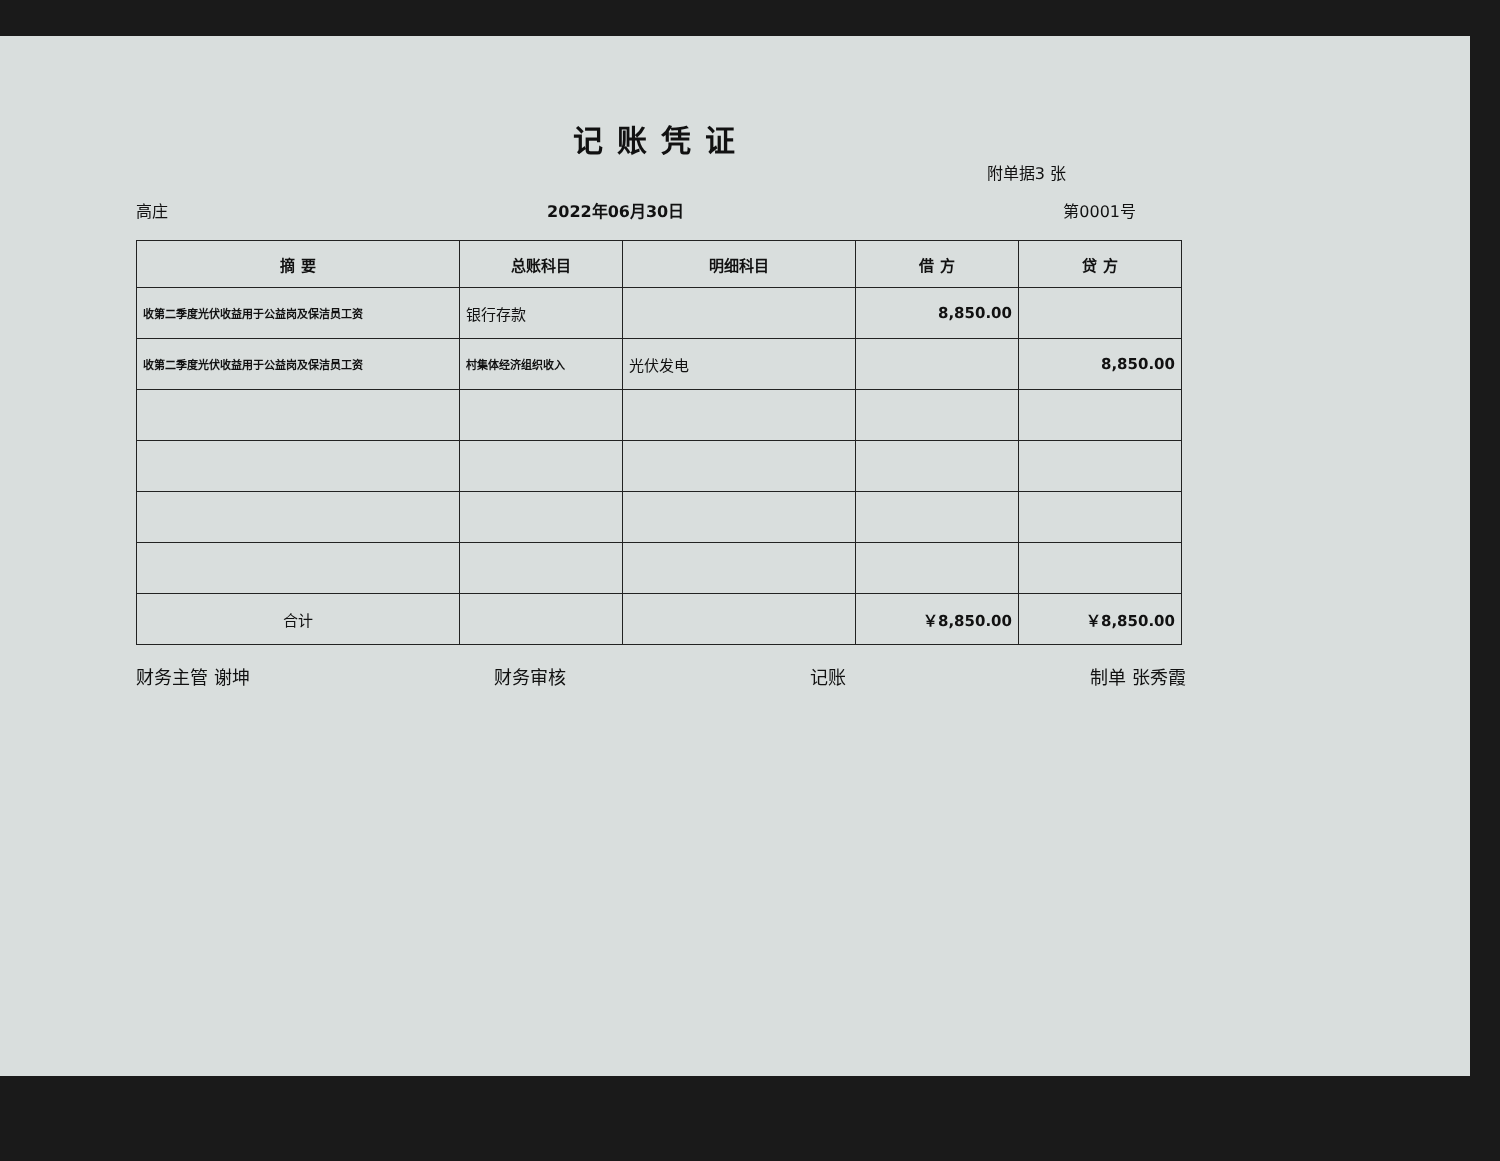记账凭证
附单据3 张
高庄 2022年06月30日 第0001号
| 摘 要 | 总账科目 | 明细科目 | 借 方 | 贷 方 |
| --- | --- | --- | --- | --- |
| 收第二季度光伏收益用于公益岗及保洁员工资 | 银行存款 | | 8,850.00 | |
| 收第二季度光伏收益用于公益岗及保洁员工资 | 村集体经济组织收入 | 光伏发电 | | 8,850.00 |
| 合计 | | | ￥8,850.00 | ￥8,850.00 |
财务主管 谢坤 财务审核 记账 制单 张秀霞